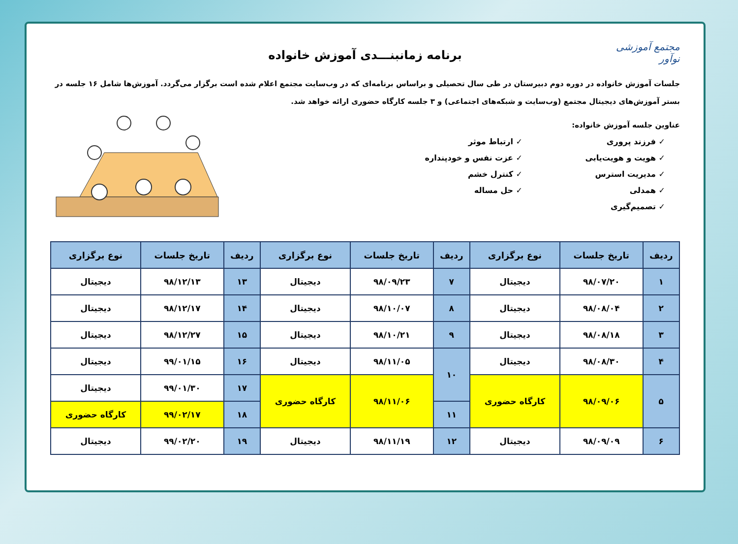مجتمع آموزشی نوآور
برنامه زمانبنـــدی آموزش خانواده
جلسات آموزش خانواده در دوره دوم دبیرستان در طی سال تحصیلی و براساس برنامه‌ای که در وب‌سایت مجتمع اعلام شده است برگزار می‌گردد. آموزش‌ها شامل ۱۶ جلسه در بستر آموزش‌های دیجیتال مجتمع (وب‌سایت و شبکه‌های اجتماعی) و ۳ جلسه کارگاه حضوری ارائه خواهد شد.
عناوین جلسه آموزش خانواده:
✓ فرزند پروری
✓ ارتباط موثر
✓ هویت و هویت‌یابی
✓ عزت نفس و خودپنداره
✓ مدیریت استرس
✓ کنترل خشم
✓ همدلی
✓ حل مساله
✓ تصمیم‌گیری
| ردیف | تاریخ جلسات | نوع برگزاری | ردیف | تاریخ جلسات | نوع برگزاری | ردیف | تاریخ جلسات | نوع برگزاری |
| --- | --- | --- | --- | --- | --- | --- | --- | --- |
| ۱ | ۹۸/۰۷/۲۰ | دیجیتال | ۷ | ۹۸/۰۹/۲۳ | دیجیتال | ۱۳ | ۹۸/۱۲/۱۳ | دیجیتال |
| ۲ | ۹۸/۰۸/۰۴ | دیجیتال | ۸ | ۹۸/۱۰/۰۷ | دیجیتال | ۱۴ | ۹۸/۱۲/۱۷ | دیجیتال |
| ۳ | ۹۸/۰۸/۱۸ | دیجیتال | ۹ | ۹۸/۱۰/۲۱ | دیجیتال | ۱۵ | ۹۸/۱۲/۲۷ | دیجیتال |
| ۴ | ۹۸/۰۸/۳۰ | دیجیتال | ۱۰ | ۹۸/۱۱/۰۵ | دیجیتال | ۱۶ | ۹۹/۰۱/۱۵ | دیجیتال |
| ۵ | ۹۸/۰۹/۰۶ | کارگاه حضوری | | ۹۸/۱۱/۰۶ | کارگاه حضوری | ۱۷ | ۹۹/۰۱/۳۰ | دیجیتال |
| | | | ۱۱ | | | ۱۸ | ۹۹/۰۲/۱۷ | کارگاه حضوری |
| ۶ | ۹۸/۰۹/۰۹ | دیجیتال | ۱۲ | ۹۸/۱۱/۱۹ | دیجیتال | ۱۹ | ۹۹/۰۲/۲۰ | دیجیتال |